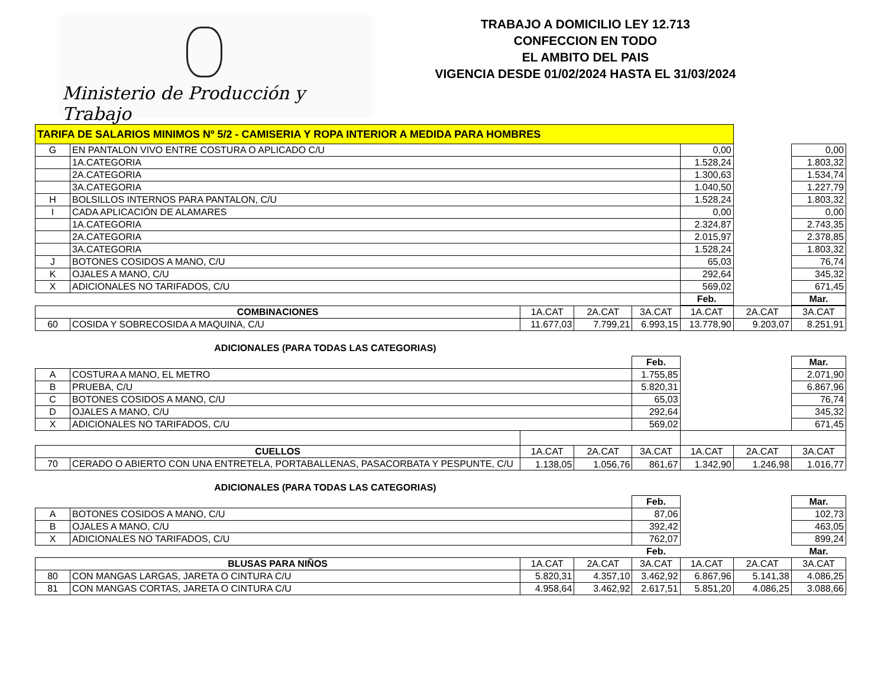Ministerio de Producción y Trabajo
TRABAJO A DOMICILIO LEY 12.713
CONFECCION EN TODO
EL AMBITO DEL PAIS
VIGENCIA DESDE 01/02/2024 HASTA EL 31/03/2024
| TARIFA DE SALARIOS MINIMOS Nº 5/2 - CAMISERIA Y ROPA INTERIOR A MEDIDA PARA HOMBRES | | | | |
| G | EN PANTALON VIVO ENTRE COSTURA O APLICADO C/U | 0,00 | | 0,00 |
| | 1A.CATEGORIA | 1.528,24 | | 1.803,32 |
| | 2A.CATEGORIA | 1.300,63 | | 1.534,74 |
| | 3A.CATEGORIA | 1.040,50 | | 1.227,79 |
| H | BOLSILLOS INTERNOS PARA PANTALON, C/U | 1.528,24 | | 1.803,32 |
| I | CADA APLICACIÓN DE ALAMARES | 0,00 | | 0,00 |
| | 1A.CATEGORIA | 2.324,87 | | 2.743,35 |
| | 2A.CATEGORIA | 2.015,97 | | 2.378,85 |
| | 3A.CATEGORIA | 1.528,24 | | 1.803,32 |
| J | BOTONES COSIDOS A MANO, C/U | 65,03 | | 76,74 |
| K | OJALES A MANO, C/U | 292,64 | | 345,32 |
| X | ADICIONALES NO TARIFADOS, C/U | 569,02 | | 671,45 |
| | | Feb. | | Mar. |
| COMBINACIONES | | 1A.CAT | 2A.CAT | 3A.CAT | 1A.CAT | 2A.CAT | 3A.CAT |
| 60 | COSIDA Y SOBRECOSIDA A MAQUINA, C/U | 11.677,03 | 7.799,21 | 6.993,15 | 13.778,90 | 9.203,07 | 8.251,91 |
ADICIONALES (PARA TODAS LAS CATEGORIAS)
| | | | | Feb. | | | Mar. |
| A | COSTURA A MANO, EL METRO | | | 1.755,85 | | | 2.071,90 |
| B | PRUEBA, C/U | | | 5.820,31 | | | 6.867,96 |
| C | BOTONES COSIDOS A MANO, C/U | | | 65,03 | | | 76,74 |
| D | OJALES A MANO, C/U | | | 292,64 | | | 345,32 |
| X | ADICIONALES NO TARIFADOS, C/U | | | 569,02 | | | 671,45 |
| CUELLOS | | 1A.CAT | 2A.CAT | 3A.CAT | 1A.CAT | 2A.CAT | 3A.CAT |
| 70 | CERADO O ABIERTO CON UNA ENTRETELA, PORTABALLENAS, PASACORBATA Y PESPUNTE, C/U | 1.138,05 | 1.056,76 | 861,67 | 1.342,90 | 1.246,98 | 1.016,77 |
ADICIONALES (PARA TODAS LAS CATEGORIAS)
| | | | | Feb. | | | Mar. |
| A | BOTONES COSIDOS A MANO, C/U | | | 87,06 | | | 102,73 |
| B | OJALES A MANO, C/U | | | 392,42 | | | 463,05 |
| X | ADICIONALES NO TARIFADOS, C/U | | | 762,07 | | | 899,24 |
| | | | | Feb. | | | Mar. |
| BLUSAS PARA NIÑOS | | 1A.CAT | 2A.CAT | 3A.CAT | 1A.CAT | 2A.CAT | 3A.CAT |
| 80 | CON MANGAS LARGAS, JARETA O CINTURA C/U | 5.820,31 | 4.357,10 | 3.462,92 | 6.867,96 | 5.141,38 | 4.086,25 |
| 81 | CON MANGAS CORTAS, JARETA O CINTURA C/U | 4.958,64 | 3.462,92 | 2.617,51 | 5.851,20 | 4.086,25 | 3.088,66 |